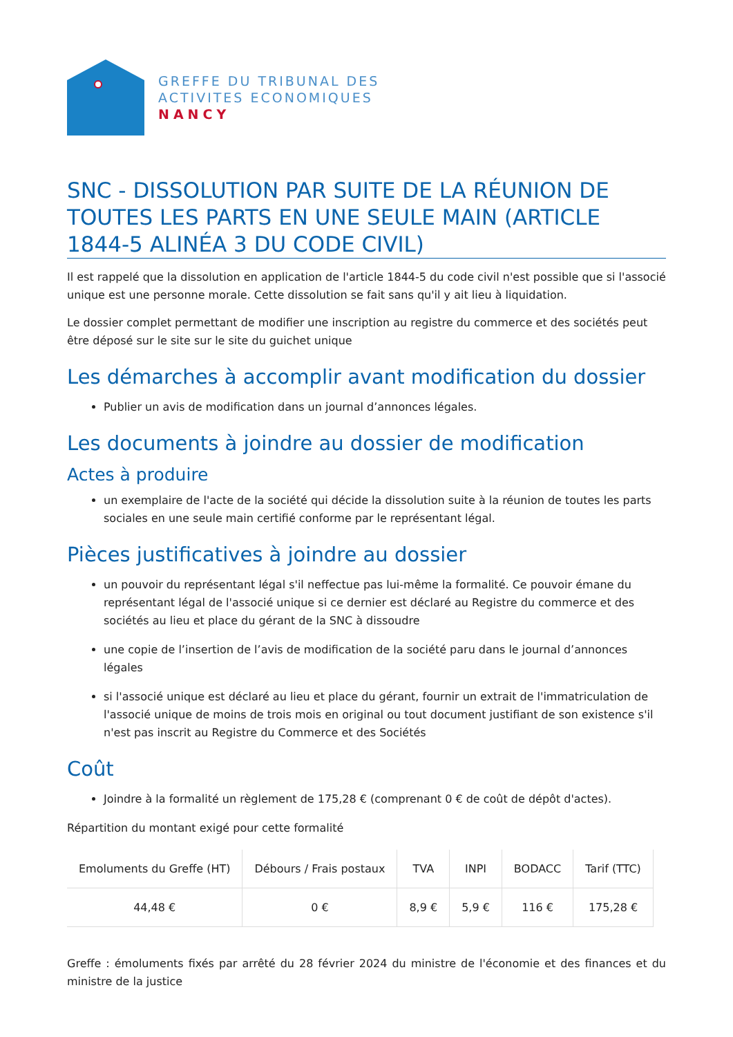GREFFE DU TRIBUNAL DES
ACTIVITES ECONOMIQUES
NANCY
SNC - DISSOLUTION PAR SUITE DE LA RÉUNION DE TOUTES LES PARTS EN UNE SEULE MAIN (ARTICLE 1844-5 ALINÉA 3 DU CODE CIVIL)
Il est rappelé que la dissolution en application de l'article 1844-5 du code civil n'est possible que si l'associé unique est une personne morale. Cette dissolution se fait sans qu'il y ait lieu à liquidation.
Le dossier complet permettant de modifier une inscription au registre du commerce et des sociétés peut être déposé sur le site sur le site du guichet unique
Les démarches à accomplir avant modification du dossier
Publier un avis de modification dans un journal d’annonces légales.
Les documents à joindre au dossier de modification
Actes à produire
un exemplaire de l'acte de la société qui décide la dissolution suite à la réunion de toutes les parts sociales en une seule main certifié conforme par le représentant légal.
Pièces justificatives à joindre au dossier
un pouvoir du représentant légal s'il neffectue pas lui-même la formalité. Ce pouvoir émane du représentant légal de l'associé unique si ce dernier est déclaré au Registre du commerce et des sociétés au lieu et place du gérant de la SNC à dissoudre
une copie de l’insertion de l’avis de modification de la société paru dans le journal d’annonces légales
si l'associé unique est déclaré au lieu et place du gérant, fournir un extrait de l'immatriculation de l'associé unique de moins de trois mois en original ou tout document justifiant de son existence s'il n'est pas inscrit au Registre du Commerce et des Sociétés
Coût
Joindre à la formalité un règlement de 175,28 € (comprenant 0 € de coût de dépôt d'actes).
Répartition du montant exigé pour cette formalité
| Emoluments du Greffe (HT) | Débours / Frais postaux | TVA | INPI | BODACC | Tarif (TTC) |
| --- | --- | --- | --- | --- | --- |
| 44,48 € | 0 € | 8,9 € | 5,9 € | 116 € | 175,28 € |
Greffe : émoluments fixés par arrêté du 28 février 2024 du ministre de l'économie et des finances et du ministre de la justice